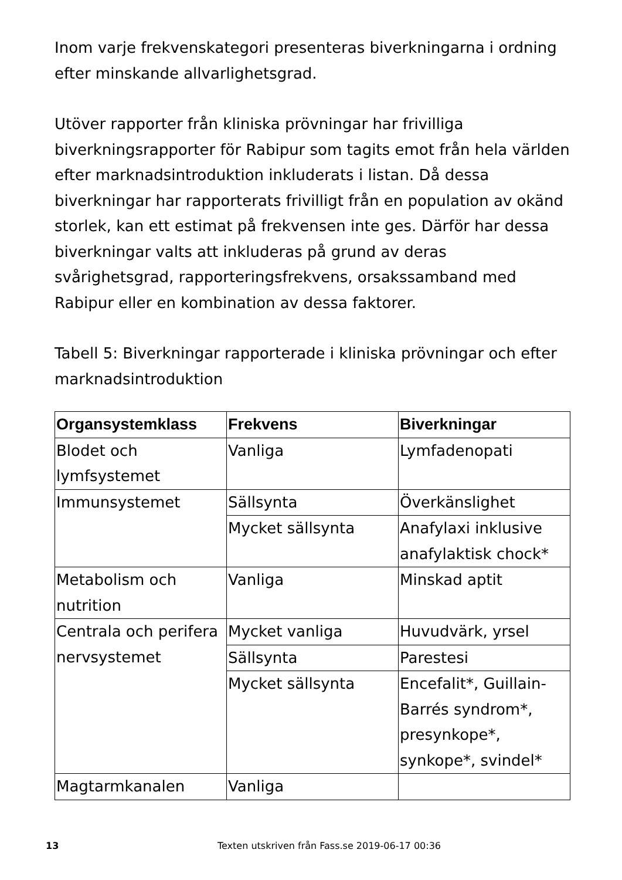Inom varje frekvenskategori presenteras biverkningarna i ordning efter minskande allvarlighetsgrad.
Utöver rapporter från kliniska prövningar har frivilliga biverkningsrapporter för Rabipur som tagits emot från hela världen efter marknadsintroduktion inkluderats i listan. Då dessa biverkningar har rapporterats frivilligt från en population av okänd storlek, kan ett estimat på frekvensen inte ges. Därför har dessa biverkningar valts att inkluderas på grund av deras svårighetsgrad, rapporteringsfrekvens, orsakssamband med Rabipur eller en kombination av dessa faktorer.
Tabell 5: Biverkningar rapporterade i kliniska prövningar och efter marknadsintroduktion
| Organsystemklass | Frekvens | Biverkningar |
| --- | --- | --- |
| Blodet och lymfsystemet | Vanliga | Lymfadenopati |
| Immunsystemet | Sällsynta | Överkänslighet |
| | Mycket sällsynta | Anafylaxi inklusive anafylaktisk chock* |
| Metabolism och nutrition | Vanliga | Minskad aptit |
| Centrala och perifera nervsystemet | Mycket vanliga | Huvudvärk, yrsel |
| | Sällsynta | Parestesi |
| | Mycket sällsynta | Encefalit*, Guillain-Barrés syndrom*, presynkope*, synkope*, svindel* |
| Magtarmkanalen | Vanliga | |
13 Texten utskriven från Fass.se 2019-06-17 00:36